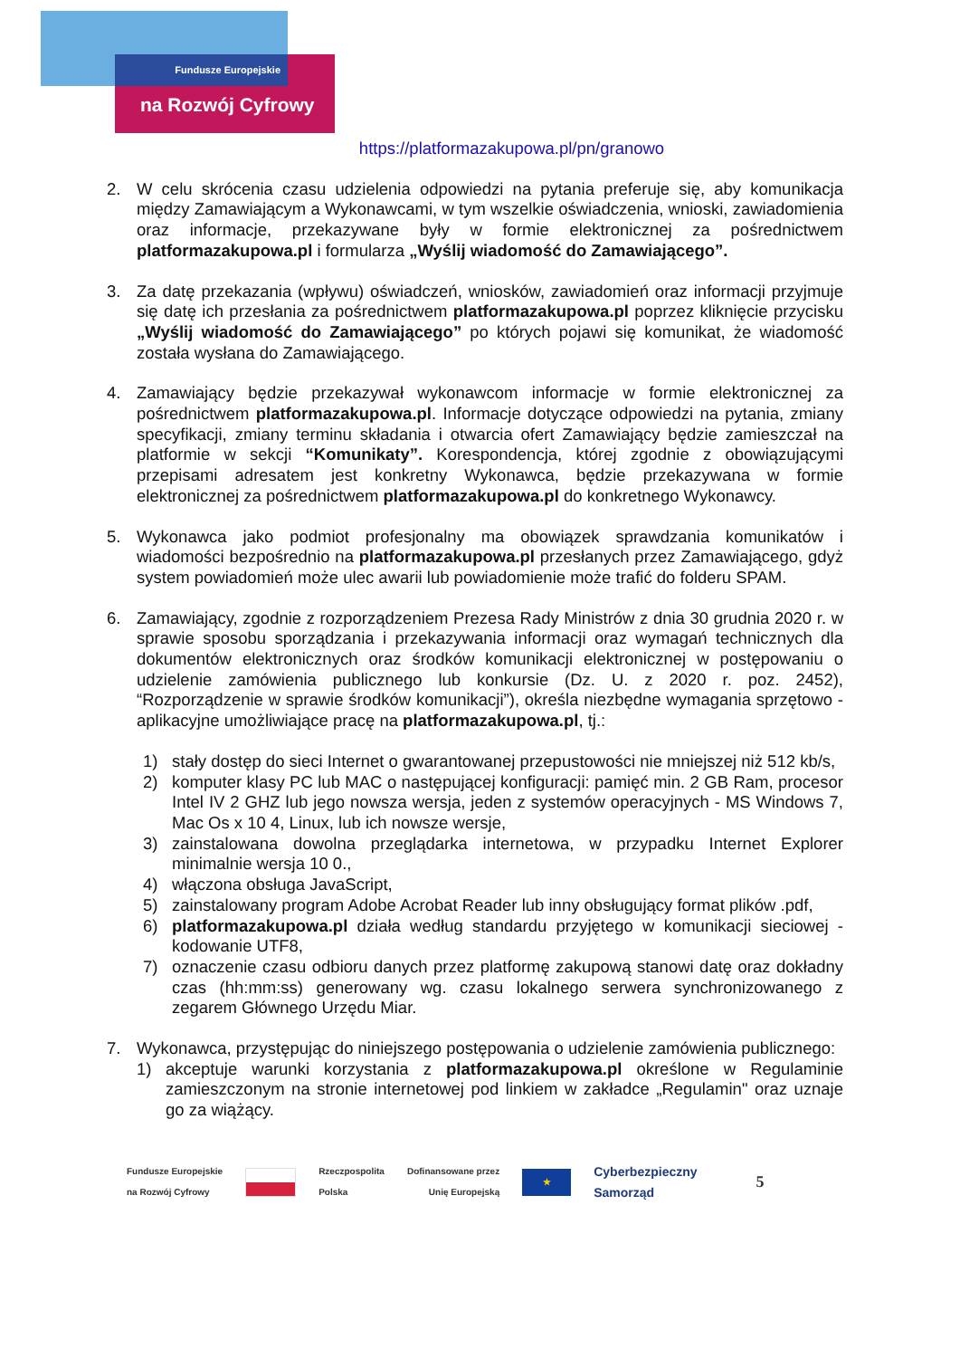Fundusze Europejskie
na Rozwój Cyfrowy
https://platformazakupowa.pl/pn/granowo
2. W celu skrócenia czasu udzielenia odpowiedzi na pytania preferuje się, aby komunikacja między Zamawiającym a Wykonawcami, w tym wszelkie oświadczenia, wnioski, zawiadomienia oraz informacje, przekazywane były w formie elektronicznej za pośrednictwem platformazakupowa.pl i formularza „Wyślij wiadomość do Zamawiającego”.
3. Za datę przekazania (wpływu) oświadczeń, wniosków, zawiadomień oraz informacji przyjmuje się datę ich przesłania za pośrednictwem platformazakupowa.pl poprzez kliknięcie przycisku „Wyślij wiadomość do Zamawiającego” po których pojawi się komunikat, że wiadomość została wysłana do Zamawiającego.
4. Zamawiający będzie przekazywał wykonawcom informacje w formie elektronicznej za pośrednictwem platformazakupowa.pl. Informacje dotyczące odpowiedzi na pytania, zmiany specyfikacji, zmiany terminu składania i otwarcia ofert Zamawiający będzie zamieszczał na platformie w sekcji “Komunikaty”. Korespondencja, której zgodnie z obowiązującymi przepisami adresatem jest konkretny Wykonawca, będzie przekazywana w formie elektronicznej za pośrednictwem platformazakupowa.pl do konkretnego Wykonawcy.
5. Wykonawca jako podmiot profesjonalny ma obowiązek sprawdzania komunikatów i wiadomości bezpośrednio na platformazakupowa.pl przesłanych przez Zamawiającego, gdyż system powiadomień może ulec awarii lub powiadomienie może trafić do folderu SPAM.
6. Zamawiający, zgodnie z rozporządzeniem Prezesa Rady Ministrów z dnia 30 grudnia 2020 r. w sprawie sposobu sporządzania i przekazywania informacji oraz wymagań technicznych dla dokumentów elektronicznych oraz środków komunikacji elektronicznej w postępowaniu o udzielenie zamówienia publicznego lub konkursie (Dz. U. z 2020 r. poz. 2452), “Rozporządzenie w sprawie środków komunikacji”), określa niezbędne wymagania sprzętowo - aplikacyjne umożliwiające pracę na platformazakupowa.pl, tj.:
1) stały dostęp do sieci Internet o gwarantowanej przepustowości nie mniejszej niż 512 kb/s,
2) komputer klasy PC lub MAC o następującej konfiguracji: pamięć min. 2 GB Ram, procesor Intel IV 2 GHZ lub jego nowsza wersja, jeden z systemów operacyjnych - MS Windows 7, Mac Os x 10 4, Linux, lub ich nowsze wersje,
3) zainstalowana dowolna przeglądarka internetowa, w przypadku Internet Explorer minimalnie wersja 10 0.,
4) włączona obsługa JavaScript,
5) zainstalowany program Adobe Acrobat Reader lub inny obsługujący format plików .pdf,
6) platformazakupowa.pl działa według standardu przyjętego w komunikacji sieciowej - kodowanie UTF8,
7) oznaczenie czasu odbioru danych przez platformę zakupową stanowi datę oraz dokładny czas (hh:mm:ss) generowany wg. czasu lokalnego serwera synchronizowanego z zegarem Głównego Urzędu Miar.
7. Wykonawca, przystępując do niniejszego postępowania o udzielenie zamówienia publicznego:
1) akceptuje warunki korzystania z platformazakupowa.pl określone w Regulaminie zamieszczonym na stronie internetowej pod linkiem w zakładce „Regulamin" oraz uznaje go za wiążący.
Fundusze Europejskie
na Rozwój Cyfrowy
Rzeczpospolita
Polska
Dofinansowane przez
Unię Europejską
★
Cyberbezpieczny
Samorząd
5